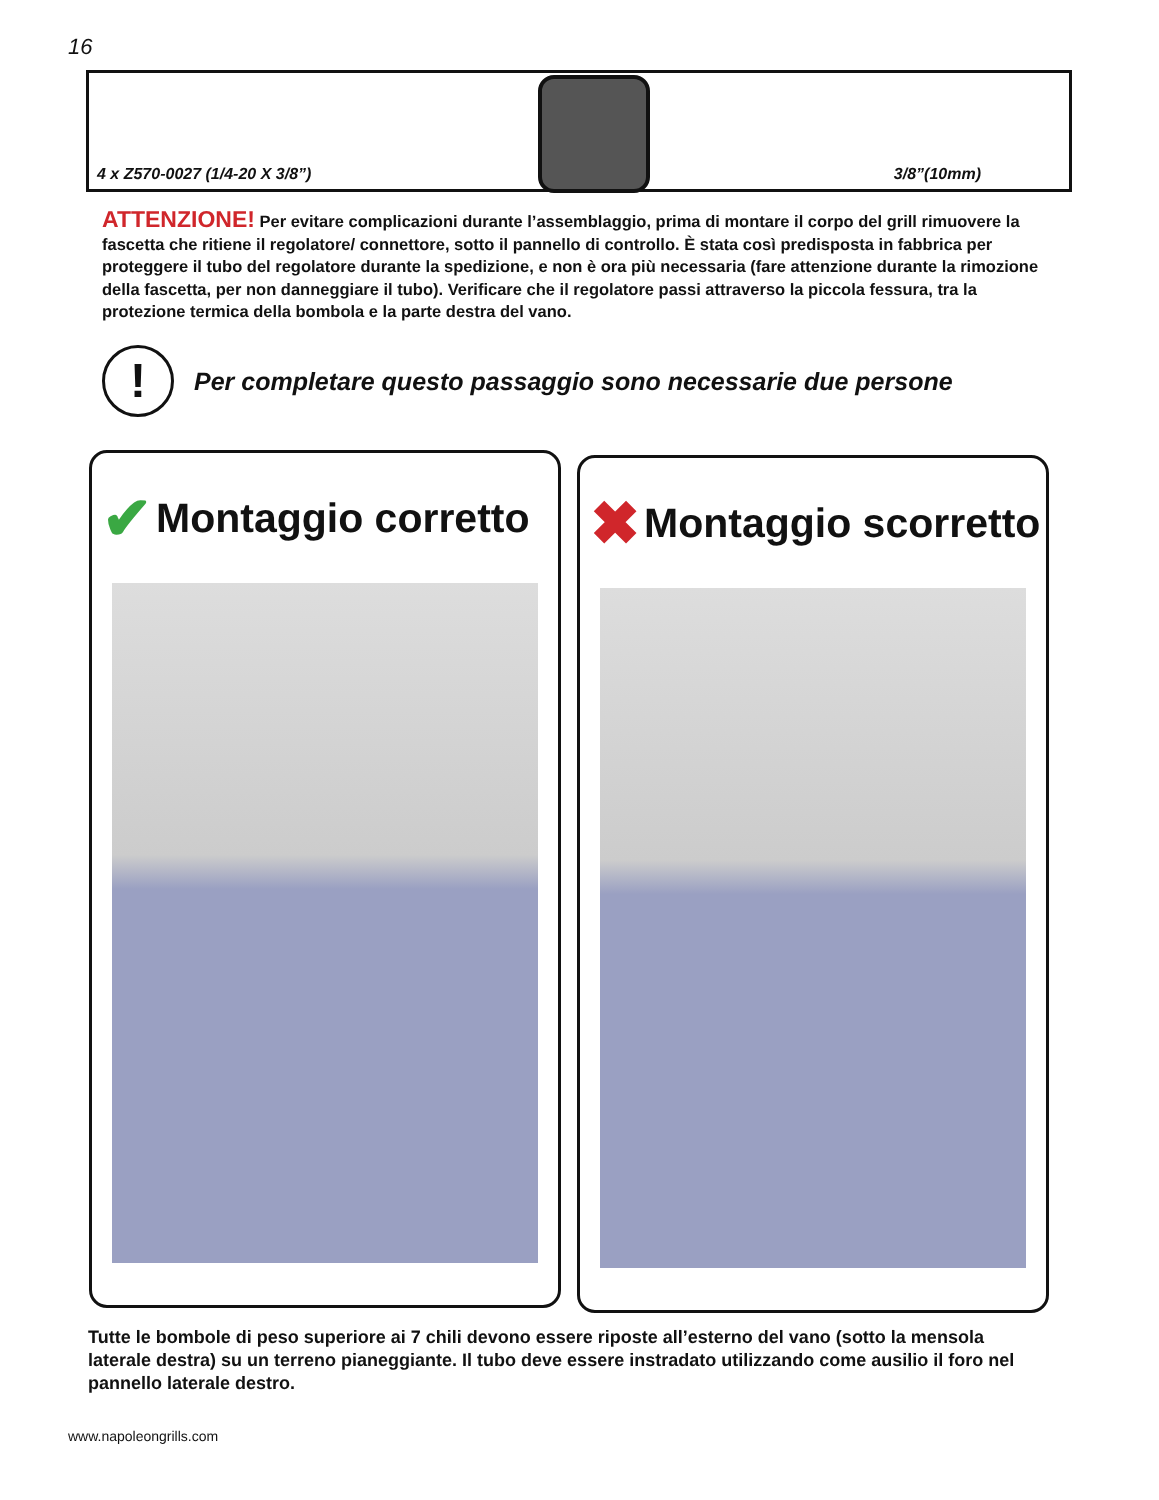16
4 x Z570-0027 (1/4-20 X 3/8”) 3/8”(10mm)
ATTENZIONE! Per evitare complicazioni durante l’assemblaggio, prima di montare il corpo del grill rimuovere la fascetta che ritiene il regolatore/ connettore, sotto il pannello di controllo. È stata così predisposta in fabbrica per proteggere il tubo del regolatore durante la spedizione, e non è ora più necessaria (fare attenzione durante la rimozione della fascetta, per non danneggiare il tubo). Verificare che il regolatore passi attraverso la piccola fessura, tra la protezione termica della bombola e la parte destra del vano.
!
Per completare questo passaggio sono necessarie due persone
✔ Montaggio corretto ✖ Montaggio scorretto
Tutte le bombole di peso superiore ai 7 chili devono essere riposte all’esterno del vano (sotto la mensola laterale destra) su un terreno pianeggiante. Il tubo deve essere instradato utilizzando come ausilio il foro nel pannello laterale destro.
www.napoleongrills.com